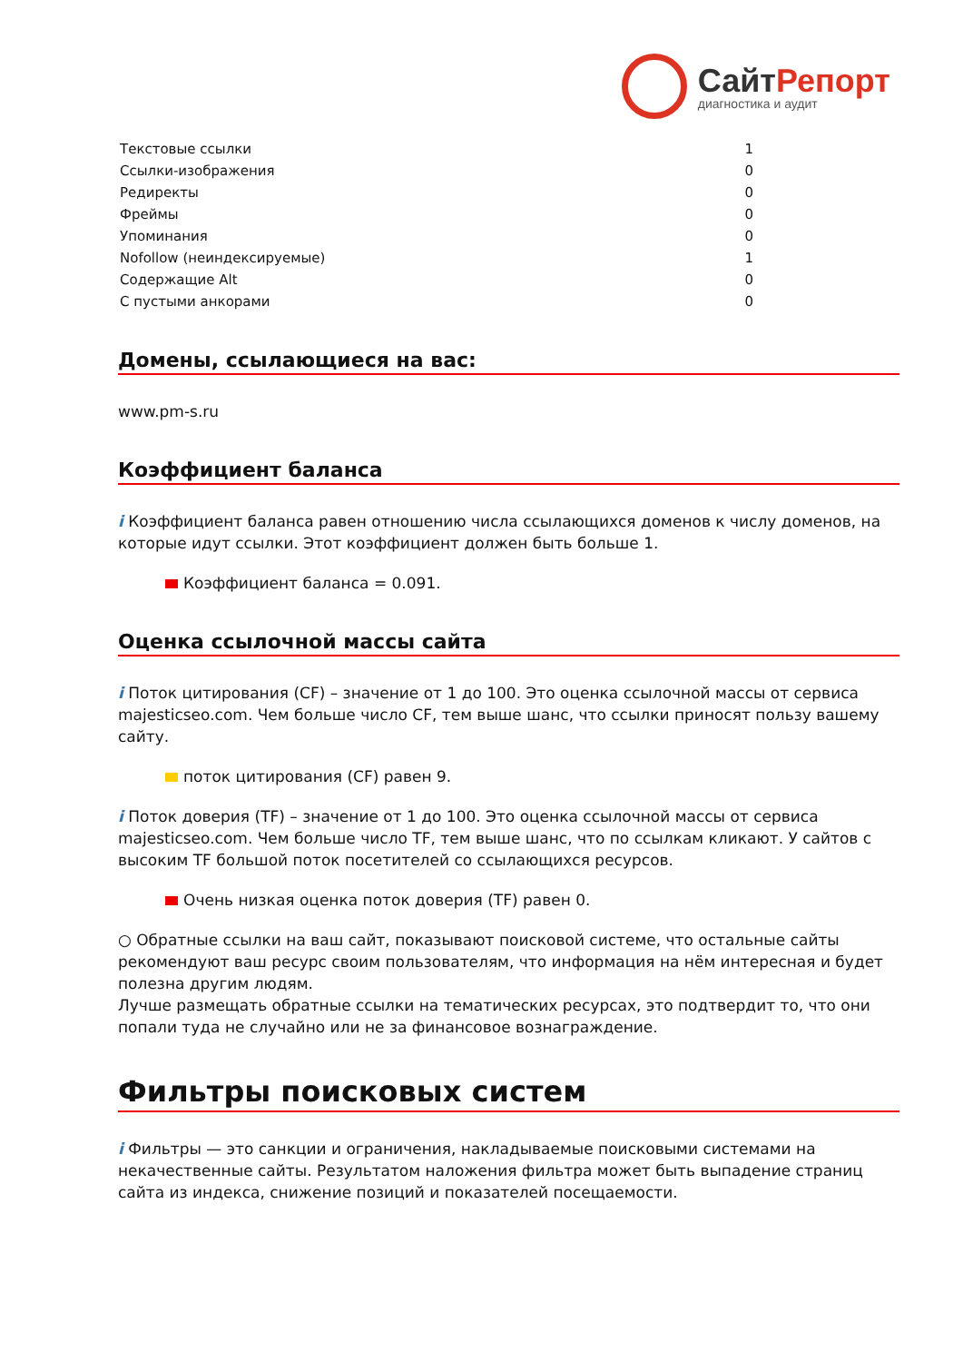СайтРепорт
диагностика и аудит
| Текстовые ссылки | 1 |
| Ссылки-изображения | 0 |
| Редиректы | 0 |
| Фреймы | 0 |
| Упоминания | 0 |
| Nofollow (неиндексируемые) | 1 |
| Содержащие Alt | 0 |
| С пустыми анкорами | 0 |
Домены, ссылающиеся на вас:
www.pm-s.ru
Коэффициент баланса
i Коэффициент баланса равен отношению числа ссылающихся доменов к числу доменов, на которые идут ссылки. Этот коэффициент должен быть больше 1.
Коэффициент баланса = 0.091.
Оценка ссылочной массы сайта
i Поток цитирования (CF) – значение от 1 до 100. Это оценка ссылочной массы от сервиса majesticseo.com. Чем больше число CF, тем выше шанс, что ссылки приносят пользу вашему сайту.
поток цитирования (CF) равен 9.
i Поток доверия (TF) – значение от 1 до 100. Это оценка ссылочной массы от сервиса majesticseo.com. Чем больше число TF, тем выше шанс, что по ссылкам кликают. У сайтов с высоким TF большой поток посетителей со ссылающихся ресурсов.
Очень низкая оценка поток доверия (TF) равен 0.
○ Обратные ссылки на ваш сайт, показывают поисковой системе, что остальные сайты рекомендуют ваш ресурс своим пользователям, что информация на нём интересная и будет полезна другим людям.
Лучше размещать обратные ссылки на тематических ресурсах, это подтвердит то, что они попали туда не случайно или не за финансовое вознаграждение.
Фильтры поисковых систем
i Фильтры — это санкции и ограничения, накладываемые поисковыми системами на некачественные сайты. Результатом наложения фильтра может быть выпадение страниц сайта из индекса, снижение позиций и показателей посещаемости.